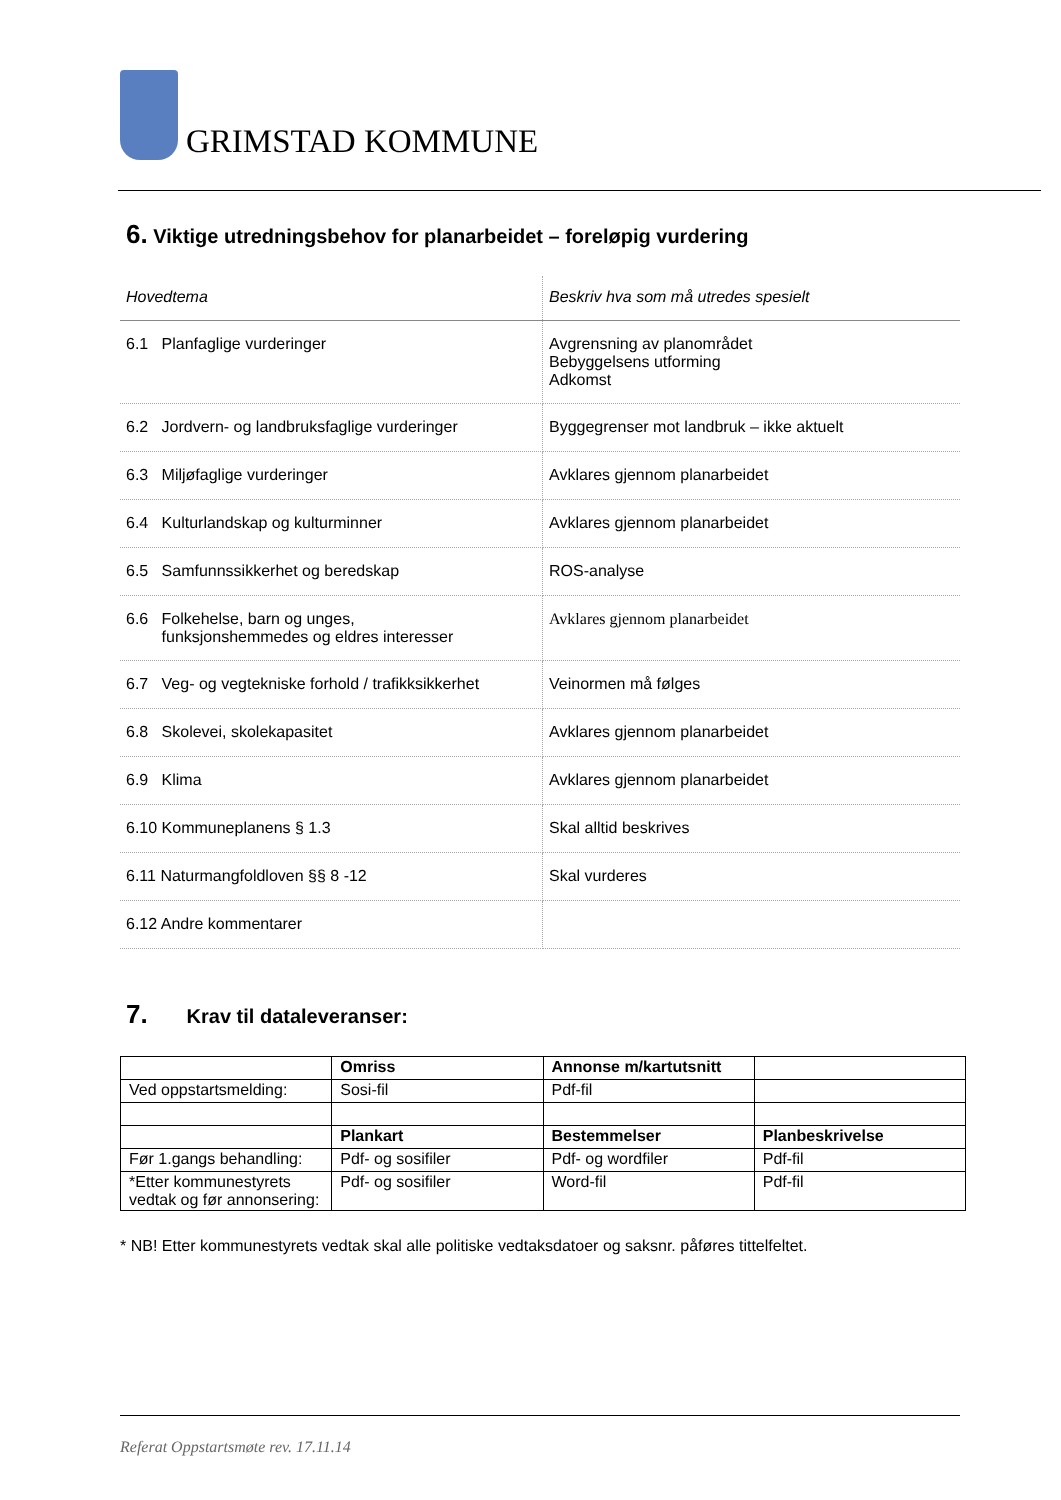GRIMSTAD KOMMUNE
6. Viktige utredningsbehov for planarbeidet – foreløpig vurdering
| Hovedtema | Beskriv hva som må utredes spesielt |
| --- | --- |
| 6.1 Planfaglige vurderinger | Avgrensning av planområdet Bebyggelsens utforming Adkomst |
| 6.2 Jordvern- og landbruksfaglige vurderinger | Byggegrenser mot landbruk – ikke aktuelt |
| 6.3 Miljøfaglige vurderinger | Avklares gjennom planarbeidet |
| 6.4 Kulturlandskap og kulturminner | Avklares gjennom planarbeidet |
| 6.5 Samfunnssikkerhet og beredskap | ROS-analyse |
| 6.6 Folkehelse, barn og unges, funksjonshemmedes og eldres interesser | Avklares gjennom planarbeidet |
| 6.7 Veg- og vegtekniske forhold / trafikksikkerhet | Veinormen må følges |
| 6.8 Skolevei, skolekapasitet | Avklares gjennom planarbeidet |
| 6.9 Klima | Avklares gjennom planarbeidet |
| 6.10 Kommuneplanens § 1.3 | Skal alltid beskrives |
| 6.11 Naturmangfoldloven §§ 8 -12 | Skal vurderes |
| 6.12 Andre kommentarer | |
7. Krav til dataleveranser:
| | Omriss | Annonse m/kartutsnitt | |
| Ved oppstartsmelding: | Sosi-fil | Pdf-fil | |
| | Plankart | Bestemmelser | Planbeskrivelse |
| Før 1.gangs behandling: | Pdf- og sosifiler | Pdf- og wordfiler | Pdf-fil |
| *Etter kommunestyrets vedtak og før annonsering: | Pdf- og sosifiler | Word-fil | Pdf-fil |
* NB! Etter kommunestyrets vedtak skal alle politiske vedtaksdatoer og saksnr. påføres tittelfeltet.
Referat Oppstartsmøte rev. 17.11.14